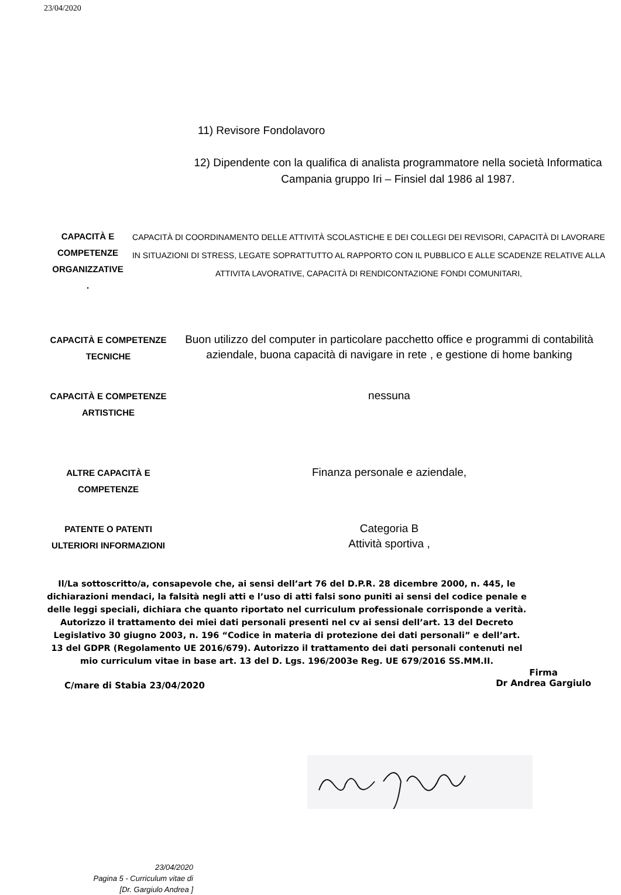23/04/2020
11) Revisore Fondolavoro
12) Dipendente con la qualifica di analista programmatore nella società Informatica Campania gruppo Iri – Finsiel dal 1986 al 1987.
CAPACITÀ E COMPETENZE ORGANIZZATIVE
.
CAPACITÀ DI COORDINAMENTO DELLE ATTIVITÀ SCOLASTICHE E DEI COLLEGI DEI REVISORI, CAPACITÀ DI LAVORARE IN SITUAZIONI DI STRESS, LEGATE SOPRATTUTTO AL RAPPORTO CON IL PUBBLICO E ALLE SCADENZE RELATIVE ALLA ATTIVITA LAVORATIVE, CAPACITÀ DI RENDICONTAZIONE FONDI COMUNITARI,
CAPACITÀ E COMPETENZE TECNICHE
Buon utilizzo del computer in particolare pacchetto office e programmi di contabilità aziendale, buona capacità di navigare in rete , e gestione di home banking
CAPACITÀ E COMPETENZE ARTISTICHE
nessuna
ALTRE CAPACITÀ E COMPETENZE
Finanza personale e aziendale,
PATENTE O PATENTI
ULTERIORI INFORMAZIONI
Categoria B
Attività sportiva ,
Il/La sottoscritto/a, consapevole che, ai sensi dell’art 76 del D.P.R. 28 dicembre 2000, n. 445, le dichiarazioni mendaci, la falsità negli atti e l’uso di atti falsi sono puniti ai sensi del codice penale e delle leggi speciali, dichiara che quanto riportato nel curriculum professionale corrisponde a verità. Autorizzo il trattamento dei miei dati personali presenti nel cv ai sensi dell’art. 13 del Decreto Legislativo 30 giugno 2003, n. 196 “Codice in materia di protezione dei dati personali” e dell’art. 13 del GDPR (Regolamento UE 2016/679). Autorizzo il trattamento dei dati personali contenuti nel mio curriculum vitae in base art. 13 del D. Lgs. 196/2003e Reg. UE 679/2016 SS.MM.II.
C/mare di Stabia 23/04/2020
Firma
Dr Andrea Gargiulo
23/04/2020
Pagina 5 - Curriculum vitae di
[Dr. Gargiulo Andrea ]